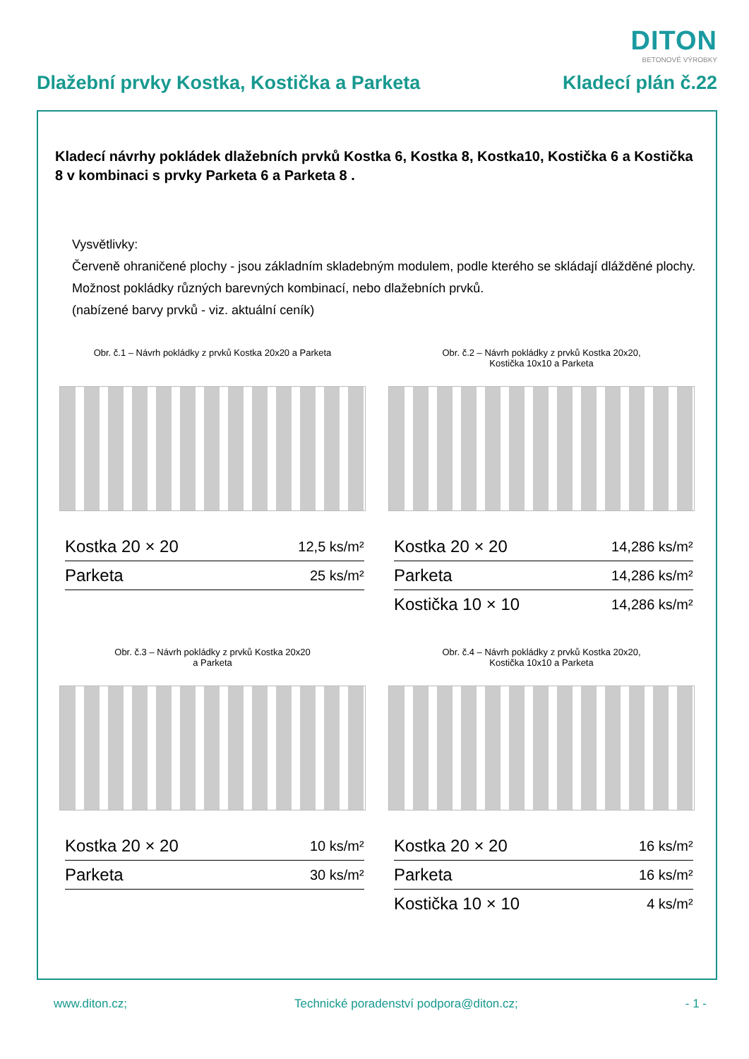DITON
BETONOVÉ VÝROBKY
Dlažební prvky Kostka, Kostička a Parketa Kladecí plán č.22
Kladecí návrhy pokládek dlažebních prvků Kostka 6, Kostka 8, Kostka10, Kostička 6 a Kostička 8 v kombinaci s prvky Parketa 6 a Parketa 8 .
Vysvětlivky:
Červeně ohraničené plochy - jsou základním skladebným modulem, podle kterého se skládají dlážděné plochy.
Možnost pokládky různých barevných kombinací, nebo dlažebních prvků.
(nabízené barvy prvků - viz. aktuální ceník)
Obr. č.1 – Návrh pokládky z prvků Kostka 20x20 a Parketa
| Kostka 20 × 20 | 12,5 ks/m² |
| Parketa | 25 ks/m² |
Obr. č.2 – Návrh pokládky z prvků Kostka 20x20,
Kostička 10x10 a Parketa
| Kostka 20 × 20 | 14,286 ks/m² |
| Parketa | 14,286 ks/m² |
| Kostička 10 × 10 | 14,286 ks/m² |
Obr. č.3 – Návrh pokládky z prvků Kostka 20x20
a Parketa
| Kostka 20 × 20 | 10 ks/m² |
| Parketa | 30 ks/m² |
Obr. č.4 – Návrh pokládky z prvků Kostka 20x20,
Kostička 10x10 a Parketa
| Kostka 20 × 20 | 16 ks/m² |
| Parketa | 16 ks/m² |
| Kostička 10 × 10 | 4 ks/m² |
www.diton.cz; Technické poradenství podpora@diton.cz; - 1 -